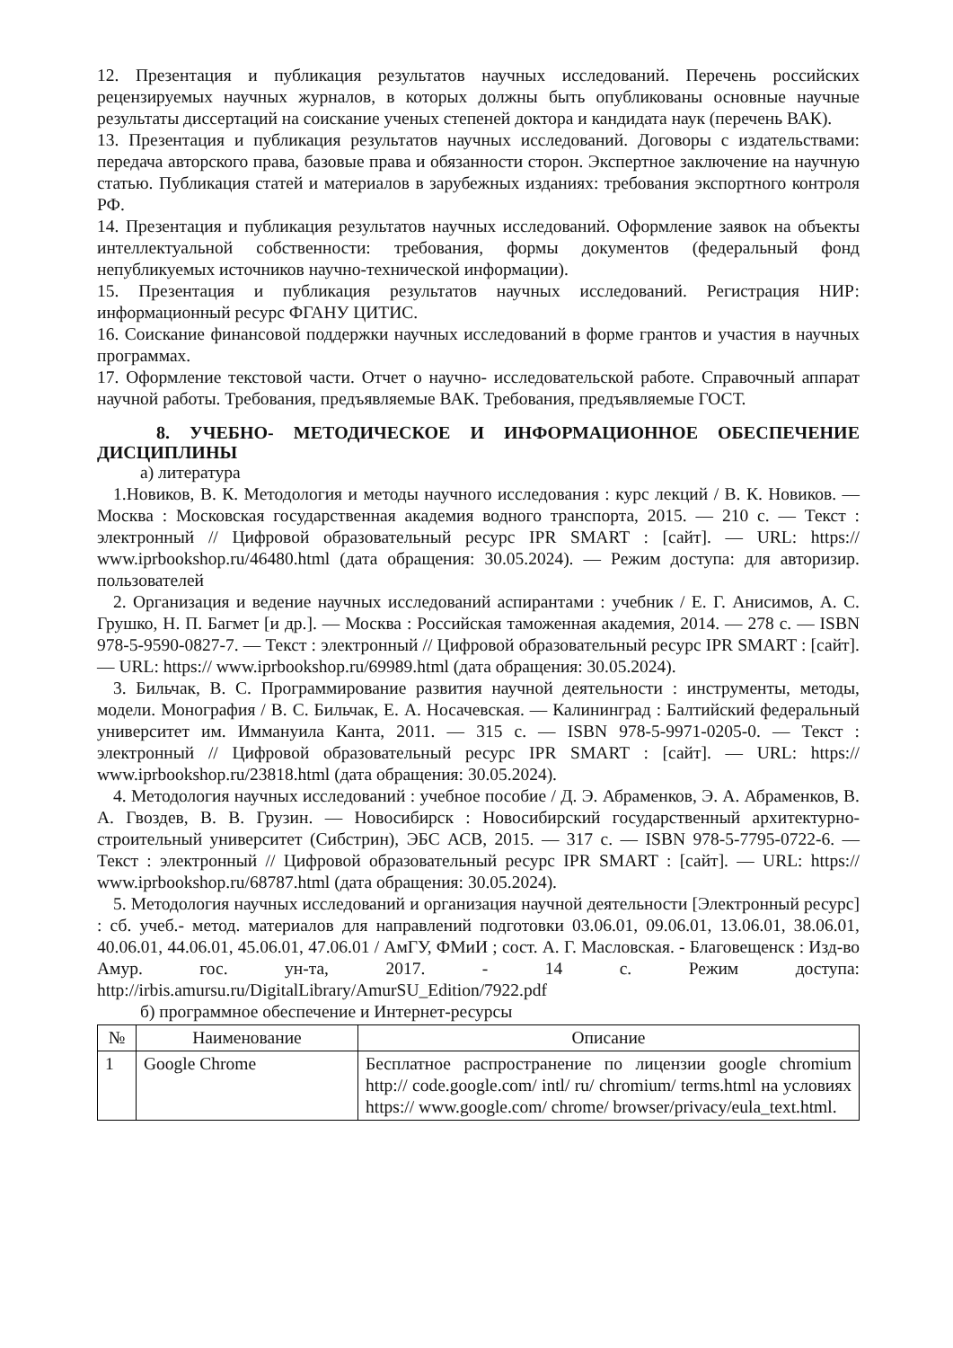12. Презентация и публикация результатов научных исследований. Перечень российских рецензируемых научных журналов, в которых должны быть опубликованы основные научные результаты диссертаций на соискание ученых степеней доктора и кандидата наук (перечень ВАК).
13. Презентация и публикация результатов научных исследований. Договоры с издательствами: передача авторского права, базовые права и обязанности сторон. Экспертное заключение на научную статью. Публикация статей и материалов в зарубежных изданиях: требования экспортного контроля РФ.
14. Презентация и публикация результатов научных исследований. Оформление заявок на объекты интеллектуальной собственности: требования, формы документов (федеральный фонд непубликуемых источников научно-технической информации).
15. Презентация и публикация результатов научных исследований. Регистрация НИР: информационный ресурс ФГАНУ ЦИТИС.
16. Соискание финансовой поддержки научных исследований в форме грантов и участия в научных программах.
17. Оформление текстовой части. Отчет о научно- исследовательской работе. Справочный аппарат научной работы. Требования, предъявляемые ВАК. Требования, предъявляемые ГОСТ.
8. УЧЕБНО- МЕТОДИЧЕСКОЕ И ИНФОРМАЦИОННОЕ ОБЕСПЕЧЕНИЕ ДИСЦИПЛИНЫ
а) литература
1.Новиков, В. К. Методология и методы научного исследования : курс лекций / В. К. Новиков. — Москва : Московская государственная академия водного транспорта, 2015. — 210 c. — Текст : электронный // Цифровой образовательный ресурс IPR SMART : [сайт]. — URL: https:// www.iprbookshop.ru/46480.html (дата обращения: 30.05.2024). — Режим доступа: для авторизир. пользователей
2. Организация и ведение научных исследований аспирантами : учебник / Е. Г. Анисимов, А. С. Грушко, Н. П. Багмет [и др.]. — Москва : Российская таможенная академия, 2014. — 278 c. — ISBN 978-5-9590-0827-7. — Текст : электронный // Цифровой образовательный ресурс IPR SMART : [сайт]. — URL: https:// www.iprbookshop.ru/69989.html (дата обращения: 30.05.2024).
3. Бильчак, В. С. Программирование развития научной деятельности : инструменты, методы, модели. Монография / В. С. Бильчак, Е. А. Носачевская. — Калининград : Балтийский федеральный университет им. Иммануила Канта, 2011. — 315 c. — ISBN 978-5-9971-0205-0. — Текст : электронный // Цифровой образовательный ресурс IPR SMART : [сайт]. — URL: https:// www.iprbookshop.ru/23818.html (дата обращения: 30.05.2024).
4. Методология научных исследований : учебное пособие / Д. Э. Абраменков, Э. А. Абраменков, В. А. Гвоздев, В. В. Грузин. — Новосибирск : Новосибирский государственный архитектурно- строительный университет (Сибстрин), ЭБС АСВ, 2015. — 317 c. — ISBN 978-5-7795-0722-6. — Текст : электронный // Цифровой образовательный ресурс IPR SMART : [сайт]. — URL: https:// www.iprbookshop.ru/68787.html (дата обращения: 30.05.2024).
5. Методология научных исследований и организация научной деятельности [Электронный ресурс] : сб. учеб.- метод. материалов для направлений подготовки 03.06.01, 09.06.01, 13.06.01, 38.06.01, 40.06.01, 44.06.01, 45.06.01, 47.06.01 / АмГУ, ФМиИ ; сост. А. Г. Масловская. - Благовещенск : Изд-во Амур. гос. ун-та, 2017. - 14 с. Режим доступа: http://irbis.amursu.ru/DigitalLibrary/AmurSU_Edition/7922.pdf
б) программное обеспечение и Интернет-ресурсы
| № | Наименование | Описание |
| --- | --- | --- |
| 1 | Google Chrome | Бесплатное распространение по лицензии google chromium http:// code.google.com/ intl/ ru/ chromium/ terms.html на условиях https:// www.google.com/ chrome/ browser/privacy/eula_text.html. |